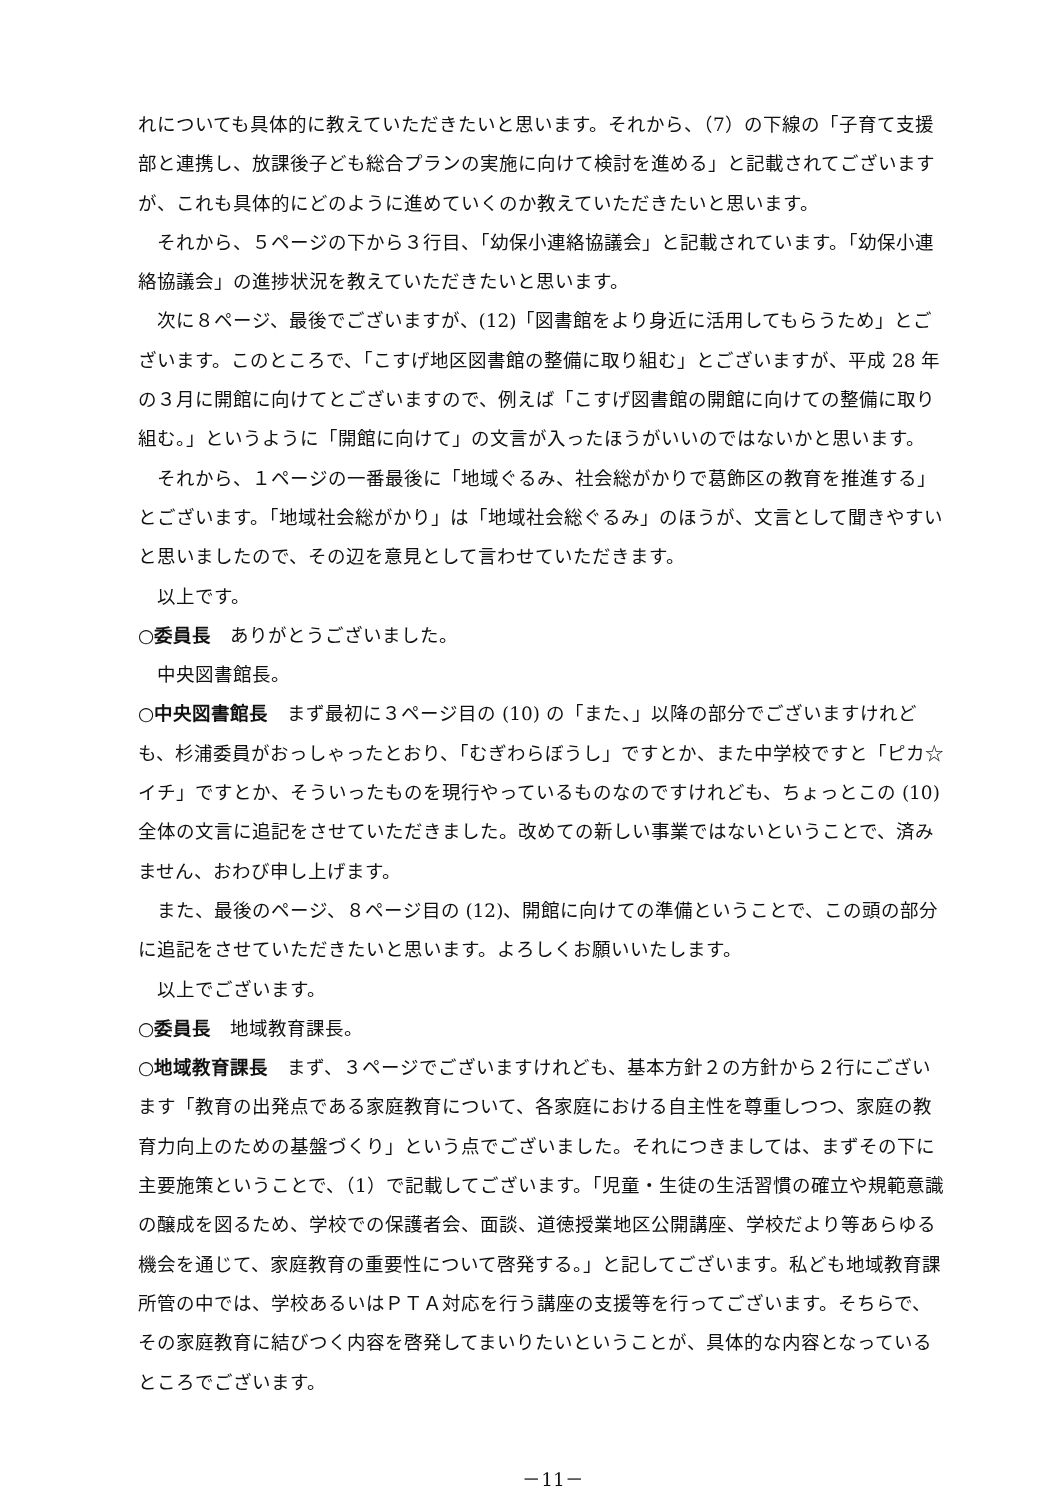れについても具体的に教えていただきたいと思います。それから、（7）の下線の「子育て支援部と連携し、放課後子ども総合プランの実施に向けて検討を進める」と記載されてございますが、これも具体的にどのように進めていくのか教えていただきたいと思います。
それから、５ページの下から３行目、「幼保小連絡協議会」と記載されています。「幼保小連絡協議会」の進捗状況を教えていただきたいと思います。
次に８ページ、最後でございますが、(12)「図書館をより身近に活用してもらうため」とございます。このところで、「こすげ地区図書館の整備に取り組む」とございますが、平成 28 年の３月に開館に向けてとございますので、例えば「こすげ図書館の開館に向けての整備に取り組む。」というように「開館に向けて」の文言が入ったほうがいいのではないかと思います。
それから、１ページの一番最後に「地域ぐるみ、社会総がかりで葛飾区の教育を推進する」とございます。「地域社会総がかり」は「地域社会総ぐるみ」のほうが、文言として聞きやすいと思いましたので、その辺を意見として言わせていただきます。
以上です。
○委員長　ありがとうございました。
中央図書館長。
○中央図書館長　まず最初に３ページ目の (10) の「また、」以降の部分でございますけれども、杉浦委員がおっしゃったとおり、「むぎわらぼうし」ですとか、また中学校ですと「ピカ☆イチ」ですとか、そういったものを現行やっているものなのですけれども、ちょっとこの (10) 全体の文言に追記をさせていただきました。改めての新しい事業ではないということで、済みません、おわび申し上げます。
また、最後のページ、８ページ目の (12)、開館に向けての準備ということで、この頭の部分に追記をさせていただきたいと思います。よろしくお願いいたします。
以上でございます。
○委員長　地域教育課長。
○地域教育課長　まず、３ページでございますけれども、基本方針２の方針から２行にございます「教育の出発点である家庭教育について、各家庭における自主性を尊重しつつ、家庭の教育力向上のための基盤づくり」という点でございました。それにつきましては、まずその下に主要施策ということで、（1）で記載してございます。「児童・生徒の生活習慣の確立や規範意識の醸成を図るため、学校での保護者会、面談、道徳授業地区公開講座、学校だより等あらゆる機会を通じて、家庭教育の重要性について啓発する。」と記してございます。私ども地域教育課所管の中では、学校あるいはＰＴＡ対応を行う講座の支援等を行ってございます。そちらで、その家庭教育に結びつく内容を啓発してまいりたいということが、具体的な内容となっているところでございます。
－11－